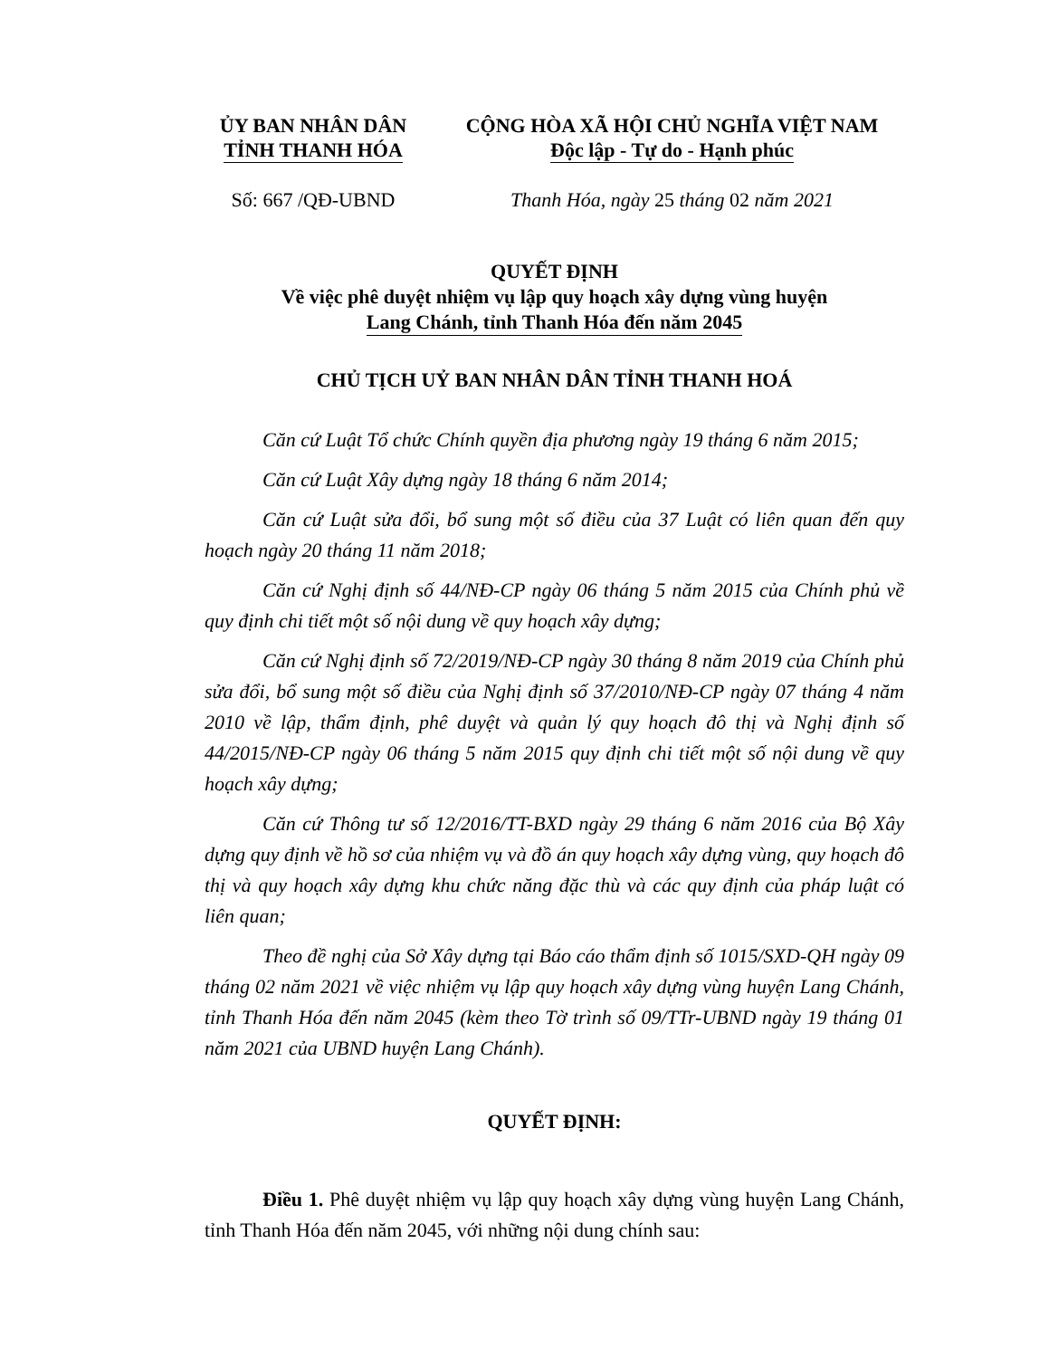ỦY BAN NHÂN DÂN
TỈNH THANH HÓA
CỘNG HÒA XÃ HỘI CHỦ NGHĨA VIỆT NAM
Độc lập - Tự do - Hạnh phúc
Số: 667 /QĐ-UBND Thanh Hóa, ngày 25 tháng 02 năm 2021
QUYẾT ĐỊNH
Về việc phê duyệt nhiệm vụ lập quy hoạch xây dựng vùng huyện
Lang Chánh, tỉnh Thanh Hóa đến năm 2045
CHỦ TỊCH UỶ BAN NHÂN DÂN TỈNH THANH HOÁ
Căn cứ Luật Tổ chức Chính quyền địa phương ngày 19 tháng 6 năm 2015;
Căn cứ Luật Xây dựng ngày 18 tháng 6 năm 2014;
Căn cứ Luật sửa đổi, bổ sung một số điều của 37 Luật có liên quan đến quy hoạch ngày 20 tháng 11 năm 2018;
Căn cứ Nghị định số 44/NĐ-CP ngày 06 tháng 5 năm 2015 của Chính phủ về quy định chi tiết một số nội dung về quy hoạch xây dựng;
Căn cứ Nghị định số 72/2019/NĐ-CP ngày 30 tháng 8 năm 2019 của Chính phủ sửa đổi, bổ sung một số điều của Nghị định số 37/2010/NĐ-CP ngày 07 tháng 4 năm 2010 về lập, thẩm định, phê duyệt và quản lý quy hoạch đô thị và Nghị định số 44/2015/NĐ-CP ngày 06 tháng 5 năm 2015 quy định chi tiết một số nội dung về quy hoạch xây dựng;
Căn cứ Thông tư số 12/2016/TT-BXD ngày 29 tháng 6 năm 2016 của Bộ Xây dựng quy định về hồ sơ của nhiệm vụ và đồ án quy hoạch xây dựng vùng, quy hoạch đô thị và quy hoạch xây dựng khu chức năng đặc thù và các quy định của pháp luật có liên quan;
Theo đề nghị của Sở Xây dựng tại Báo cáo thẩm định số 1015/SXD-QH ngày 09 tháng 02 năm 2021 về việc nhiệm vụ lập quy hoạch xây dựng vùng huyện Lang Chánh, tỉnh Thanh Hóa đến năm 2045 (kèm theo Tờ trình số 09/TTr-UBND ngày 19 tháng 01 năm 2021 của UBND huyện Lang Chánh).
QUYẾT ĐỊNH:
Điều 1. Phê duyệt nhiệm vụ lập quy hoạch xây dựng vùng huyện Lang Chánh, tỉnh Thanh Hóa đến năm 2045, với những nội dung chính sau: